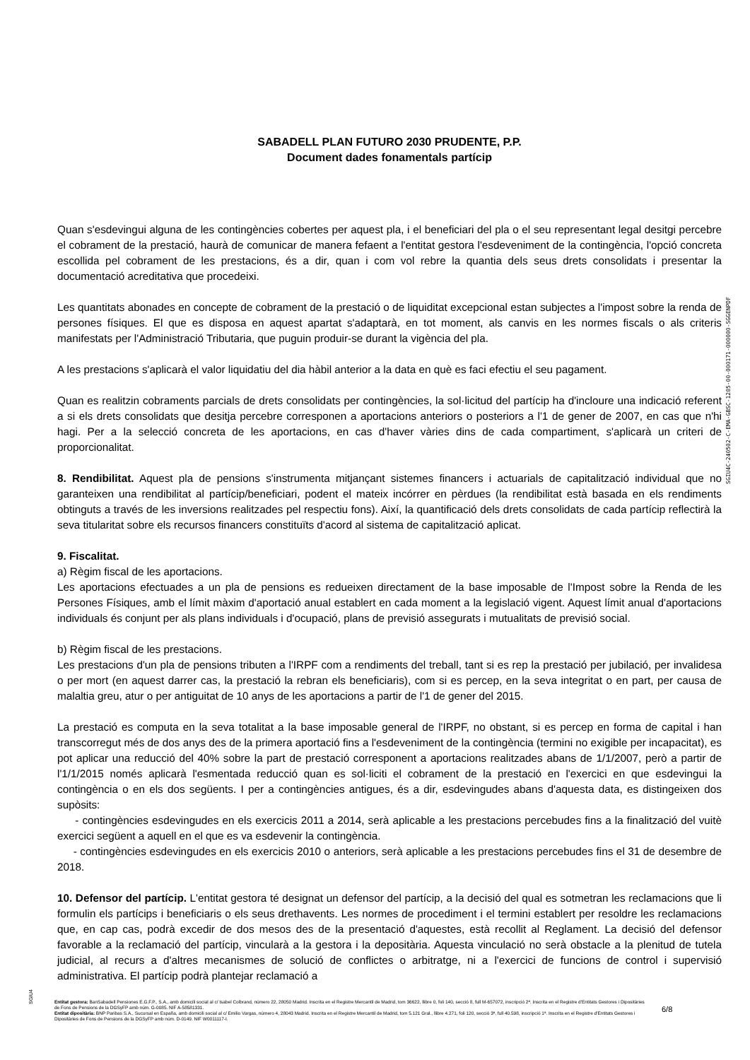SABADELL PLAN FUTURO 2030 PRUDENTE, P.P.
Document dades fonamentals partícip
Quan s'esdevingui alguna de les contingències cobertes per aquest pla, i el beneficiari del pla o el seu representant legal desitgi percebre el cobrament de la prestació, haurà de comunicar de manera fefaent a l'entitat gestora l'esdeveniment de la contingència, l'opció concreta escollida pel cobrament de les prestacions, és a dir, quan i com vol rebre la quantia dels seus drets consolidats i presentar la documentació acreditativa que procedeixi.
Les quantitats abonades en concepte de cobrament de la prestació o de liquiditat excepcional estan subjectes a l'impost sobre la renda de persones físiques. El que es disposa en aquest apartat s'adaptarà, en tot moment, als canvis en les normes fiscals o als criteris manifestats per l'Administració Tributaria, que puguin produir-se durant la vigència del pla.
A les prestacions s'aplicarà el valor liquidatiu del dia hàbil anterior a la data en què es faci efectiu el seu pagament.
Quan es realitzin cobraments parcials de drets consolidats per contingències, la sol·licitud del partícip ha d'incloure una indicació referent a si els drets consolidats que desitja percebre corresponen a aportacions anteriors o posteriors a l'1 de gener de 2007, en cas que n'hi hagi. Per a la selecció concreta de les aportacions, en cas d'haver vàries dins de cada compartiment, s'aplicarà un criteri de proporcionalitat.
8. Rendibilitat. Aquest pla de pensions s'instrumenta mitjançant sistemes financers i actuarials de capitalització individual que no garanteixen una rendibilitat al partícip/beneficiari, podent el mateix incórrer en pèrdues (la rendibilitat està basada en els rendiments obtinguts a través de les inversions realitzades pel respectiu fons). Així, la quantificació dels drets consolidats de cada partícip reflectirà la seva titularitat sobre els recursos financers constituïts d'acord al sistema de capitalització aplicat.
9. Fiscalitat.
a) Règim fiscal de les aportacions.
Les aportacions efectuades a un pla de pensions es redueixen directament de la base imposable de l'Impost sobre la Renda de les Persones Físiques, amb el límit màxim d'aportació anual establert en cada moment a la legislació vigent. Aquest límit anual d'aportacions individuals és conjunt per als plans individuals i d'ocupació, plans de previsió assegurats i mutualitats de previsió social.
b) Règim fiscal de les prestacions.
Les prestacions d'un pla de pensions tributen a l'IRPF com a rendiments del treball, tant si es rep la prestació per jubilació, per invalidesa o per mort (en aquest darrer cas, la prestació la rebran els beneficiaris), com si es percep, en la seva integritat o en part, per causa de malaltia greu, atur o per antiguitat de 10 anys de les aportacions a partir de l'1 de gener del 2015.
La prestació es computa en la seva totalitat a la base imposable general de l'IRPF, no obstant, si es percep en forma de capital i han transcorregut més de dos anys des de la primera aportació fins a l'esdeveniment de la contingència (termini no exigible per incapacitat), es pot aplicar una reducció del 40% sobre la part de prestació corresponent a aportacions realitzades abans de 1/1/2007, però a partir de l'1/1/2015 només aplicarà l'esmentada reducció quan es sol·liciti el cobrament de la prestació en l'exercici en que esdevingui la contingència o en els dos següents. I per a contingències antigues, és a dir, esdevingudes abans d'aquesta data, es distingeixen dos supòsits:
- contingències esdevingudes en els exercicis 2011 a 2014, serà aplicable a les prestacions percebudes fins a la finalització del vuitè exercici següent a aquell en el que es va esdevenir la contingència.
- contingències esdevingudes en els exercicis 2010 o anteriors, serà aplicable a les prestacions percebudes fins el 31 de desembre de 2018.
10. Defensor del partícip. L'entitat gestora té designat un defensor del partícip, a la decisió del qual es sotmetran les reclamacions que li formulin els partícips i beneficiaris o els seus drethavents. Les normes de procediment i el termini establert per resoldre les reclamacions que, en cap cas, podrà excedir de dos mesos des de la presentació d'aquestes, està recollit al Reglament. La decisió del defensor favorable a la reclamació del partícip, vincularà a la gestora i la depositària. Aquesta vinculació no serà obstacle a la plenitud de tutela judicial, al recurs a d'altres mecanismes de solució de conflictes o arbitratge, ni a l'exercici de funcions de control i supervisió administrativa. El partícip podrà plantejar reclamació a
SGIU4C-240502-C-EMA-GBSC-1205-00-000171-000000-SGGENPDF
SGIU4
Entitat gestora: BanSabadell Pensiones E.G.F.P., S.A., amb domicili social al c/ Isabel Colbrand, número 22, 28050 Madrid. Inscrita en el Registre Mercantil de Madrid, tom 36622, llibre 0, foli 140, secció 8, full M-657072, inscripció 2ª. Inscrita en el Registre d'Entitats Gestores i Dipositàries de Fons de Pensions de la DGSyFP amb núm. G-0085. NIF A-58581331.
Entitat dipositària: BNP Paribas S.A., Sucursal en España, amb domicili social al c/ Emilio Vargas, número 4, 28043 Madrid. Inscrita en el Registre Mercantil de Madrid, tom 5.121 Gral., llibre 4.271, foli 120, secció 3ª, full 40.598, inscripció 1ª. Inscrita en el Registre d'Entitats Gestores i Dipositàries de Fons de Pensions de la DGSyFP amb núm. D-0149. NIF W0011117-I.
6/8